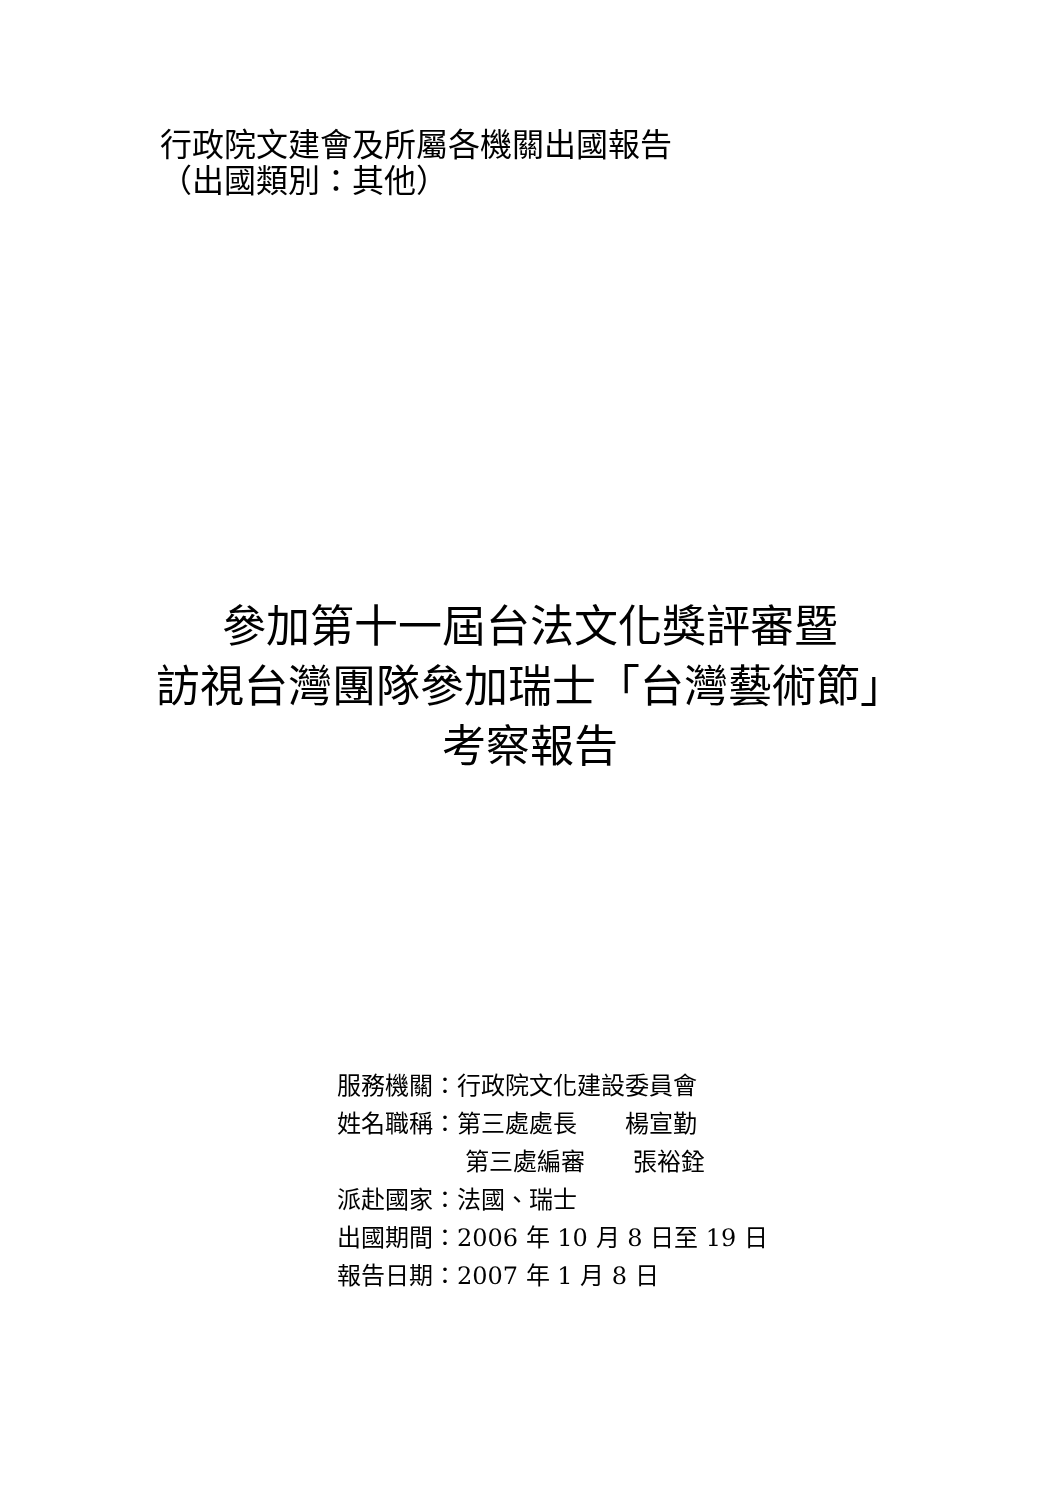行政院文建會及所屬各機關出國報告
（出國類別：其他）
參加第十一屆台法文化獎評審暨
訪視台灣團隊參加瑞士「台灣藝術節」
考察報告
服務機關：行政院文化建設委員會
姓名職稱：第三處處長　　楊宣勤
　　　　　 第三處編審　　張裕銓
派赴國家：法國、瑞士
出國期間：2006 年 10 月 8 日至 19 日
報告日期：2007 年 1 月 8 日